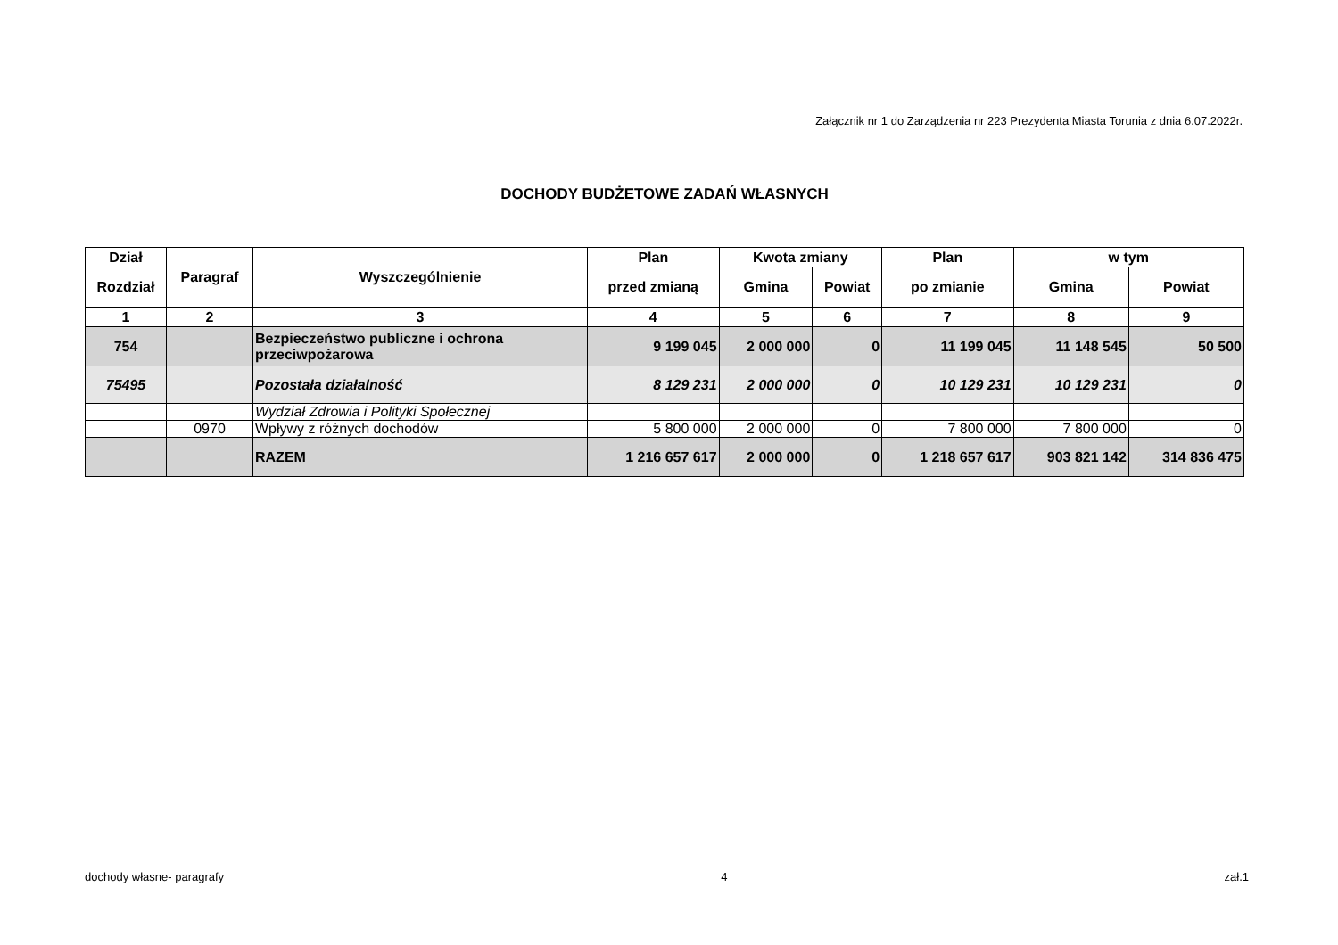Załącznik nr 1 do Zarządzenia nr 223 Prezydenta Miasta Torunia z dnia 6.07.2022r.
DOCHODY BUDŻETOWE ZADAŃ WŁASNYCH
| Dział | Paragraf | Wyszczególnienie | Plan | Kwota zmiany | | Plan | w tym | |
| --- | --- | --- | --- | --- | --- | --- | --- | --- |
| Rozdział | | | przed zmianą | Gmina | Powiat | po zmianie | Gmina | Powiat |
| 1 | 2 | 3 | 4 | 5 | 6 | 7 | 8 | 9 |
| 754 | | Bezpieczeństwo publiczne i ochrona przeciwpożarowa | 9 199 045 | 2 000 000 | 0 | 11 199 045 | 11 148 545 | 50 500 |
| 75495 | | Pozostała działalność | 8 129 231 | 2 000 000 | 0 | 10 129 231 | 10 129 231 | 0 |
| | | Wydział Zdrowia i Polityki Społecznej | | | | | | |
| | 0970 | Wpływy z różnych dochodów | 5 800 000 | 2 000 000 | 0 | 7 800 000 | 7 800 000 | 0 |
| | | RAZEM | 1 216 657 617 | 2 000 000 | 0 | 1 218 657 617 | 903 821 142 | 314 836 475 |
dochody własne- paragrafy 4 zał.1